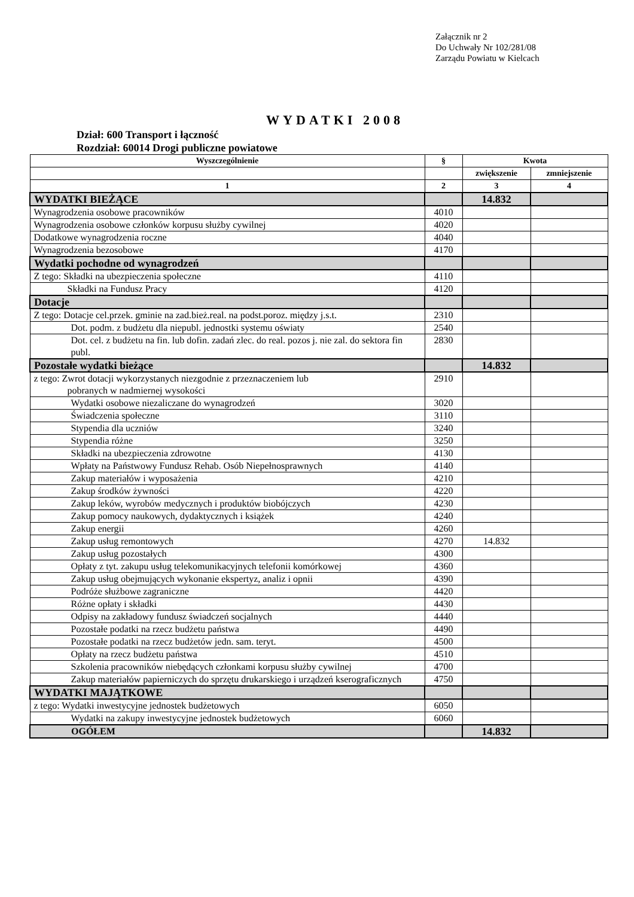Załącznik nr 2
Do Uchwały Nr 102/281/08
Zarządu Powiatu w Kielcach
WYDATKI 2008
Dział: 600 Transport i łączność
Rozdział: 60014 Drogi publiczne powiatowe
| Wyszczególnienie | § | Kwota | |
| --- | --- | --- | --- |
| | | zwiększenie | zmniejszenie |
| 1 | 2 | 3 | 4 |
| WYDATKI BIEŻĄCE | | 14.832 | |
| Wynagrodzenia osobowe pracowników | 4010 | | |
| Wynagrodzenia osobowe członków korpusu służby cywilnej | 4020 | | |
| Dodatkowe wynagrodzenia roczne | 4040 | | |
| Wynagrodzenia bezosobowe | 4170 | | |
| Wydatki pochodne od wynagrodzeń | | | |
| Z tego: Składki na ubezpieczenia społeczne | 4110 | | |
| Składki na Fundusz Pracy | 4120 | | |
| Dotacje | | | |
| Z tego: Dotacje cel.przek. gminie na zad.bież.real. na podst.poroz. między j.s.t. | 2310 | | |
| Dot. podm. z budżetu dla niepubl. jednostki systemu oświaty | 2540 | | |
| Dot. cel. z budżetu na fin. lub dofin. zadań zlec. do real. pozos j. nie zal. do sektora fin publ. | 2830 | | |
| Pozostałe wydatki bieżące | | 14.832 | |
| z tego: Zwrot dotacji wykorzystanych niezgodnie z przeznaczeniem lub pobranych w nadmiernej wysokości | 2910 | | |
| Wydatki osobowe niezaliczane do wynagrodzeń | 3020 | | |
| Świadczenia społeczne | 3110 | | |
| Stypendia dla uczniów | 3240 | | |
| Stypendia różne | 3250 | | |
| Składki na ubezpieczenia zdrowotne | 4130 | | |
| Wpłaty na Państwowy Fundusz Rehab. Osób Niepełnosprawnych | 4140 | | |
| Zakup materiałów i wyposażenia | 4210 | | |
| Zakup środków żywności | 4220 | | |
| Zakup leków, wyrobów medycznych i produktów biobójczych | 4230 | | |
| Zakup pomocy naukowych, dydaktycznych i książek | 4240 | | |
| Zakup energii | 4260 | | |
| Zakup usług remontowych | 4270 | 14.832 | |
| Zakup usług pozostałych | 4300 | | |
| Opłaty z tyt. zakupu usług telekomunikacyjnych telefonii komórkowej | 4360 | | |
| Zakup usług obejmujących wykonanie ekspertyz, analiz i opnii | 4390 | | |
| Podróże służbowe zagraniczne | 4420 | | |
| Różne opłaty i składki | 4430 | | |
| Odpisy na zakładowy fundusz świadczeń socjalnych | 4440 | | |
| Pozostałe podatki na rzecz budżetu państwa | 4490 | | |
| Pozostałe podatki na rzecz budżetów jedn. sam. teryt. | 4500 | | |
| Opłaty na rzecz budżetu państwa | 4510 | | |
| Szkolenia pracowników niebędących członkami korpusu służby cywilnej | 4700 | | |
| Zakup materiałów papierniczych do sprzętu drukarskiego i urządzeń kserograficznych | 4750 | | |
| WYDATKI MAJĄTKOWE | | | |
| z tego: Wydatki inwestycyjne jednostek budżetowych | 6050 | | |
| Wydatki na zakupy inwestycyjne jednostek budżetowych | 6060 | | |
| OGÓŁEM | | 14.832 | |